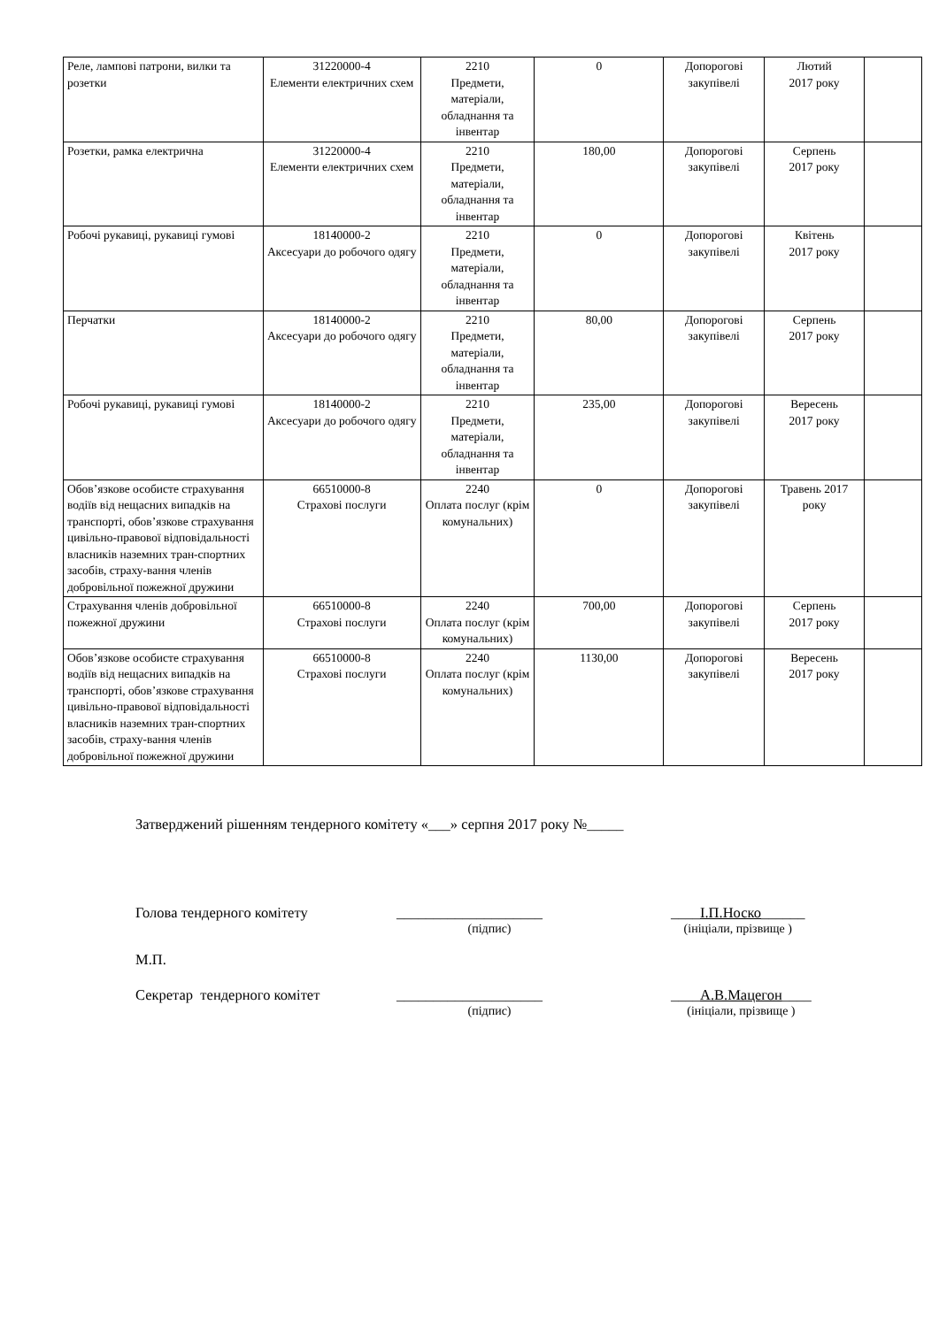| Реле, лампові патрони, вилки та розетки | 31220000-4 Елементи електричних схем | 2210 Предмети, матеріали, обладнання та інвентар | 0 | Допорогові закупівелі | Лютий 2017 року | |
| Розетки, рамка електрична | 31220000-4 Елементи електричних схем | 2210 Предмети, матеріали, обладнання та інвентар | 180,00 | Допорогові закупівелі | Серпень 2017 року | |
| Робочі рукавиці, рукавиці гумові | 18140000-2 Аксесуари до робочого одягу | 2210 Предмети, матеріали, обладнання та інвентар | 0 | Допорогові закупівелі | Квітень 2017 року | |
| Перчатки | 18140000-2 Аксесуари до робочого одягу | 2210 Предмети, матеріали, обладнання та інвентар | 80,00 | Допорогові закупівелі | Серпень 2017 року | |
| Робочі рукавиці, рукавиці гумові | 18140000-2 Аксесуари до робочого одягу | 2210 Предмети, матеріали, обладнання та інвентар | 235,00 | Допорогові закупівелі | Вересень 2017 року | |
| Обов’язкове особисте страхування водіїв від нещасних випадків на транспорті, обов’язкове страхування цивільно-правової відповідальності власників наземних тран-спортних засобів, страху-вання членів добровільної пожежної дружини | 66510000-8 Страхові послуги | 2240 Оплата послуг (крім комунальних) | 0 | Допорогові закупівелі | Травень 2017 року | |
| Страхування членів добровільної пожежної дружини | 66510000-8 Страхові послуги | 2240 Оплата послуг (крім комунальних) | 700,00 | Допорогові закупівелі | Серпень 2017 року | |
| Обов’язкове особисте страхування водіїв від нещасних випадків на транспорті, обов’язкове страхування цивільно-правової відповідальності власників наземних тран-спортних засобів, страху-вання членів добровільної пожежної дружини | 66510000-8 Страхові послуги | 2240 Оплата послуг (крім комунальних) | 1130,00 | Допорогові закупівелі | Вересень 2017 року | |
Затверджений рішенням тендерного комітету «___» серпня 2017 року №_____
Голова тендерного комітету ____________________
(підпис)
____І.П.Носко______
(ініціали, прізвище )
М.П.
Секретар тендерного комітет ____________________
(підпис)
____А.В.Мацегон____
(ініціали, прізвище )